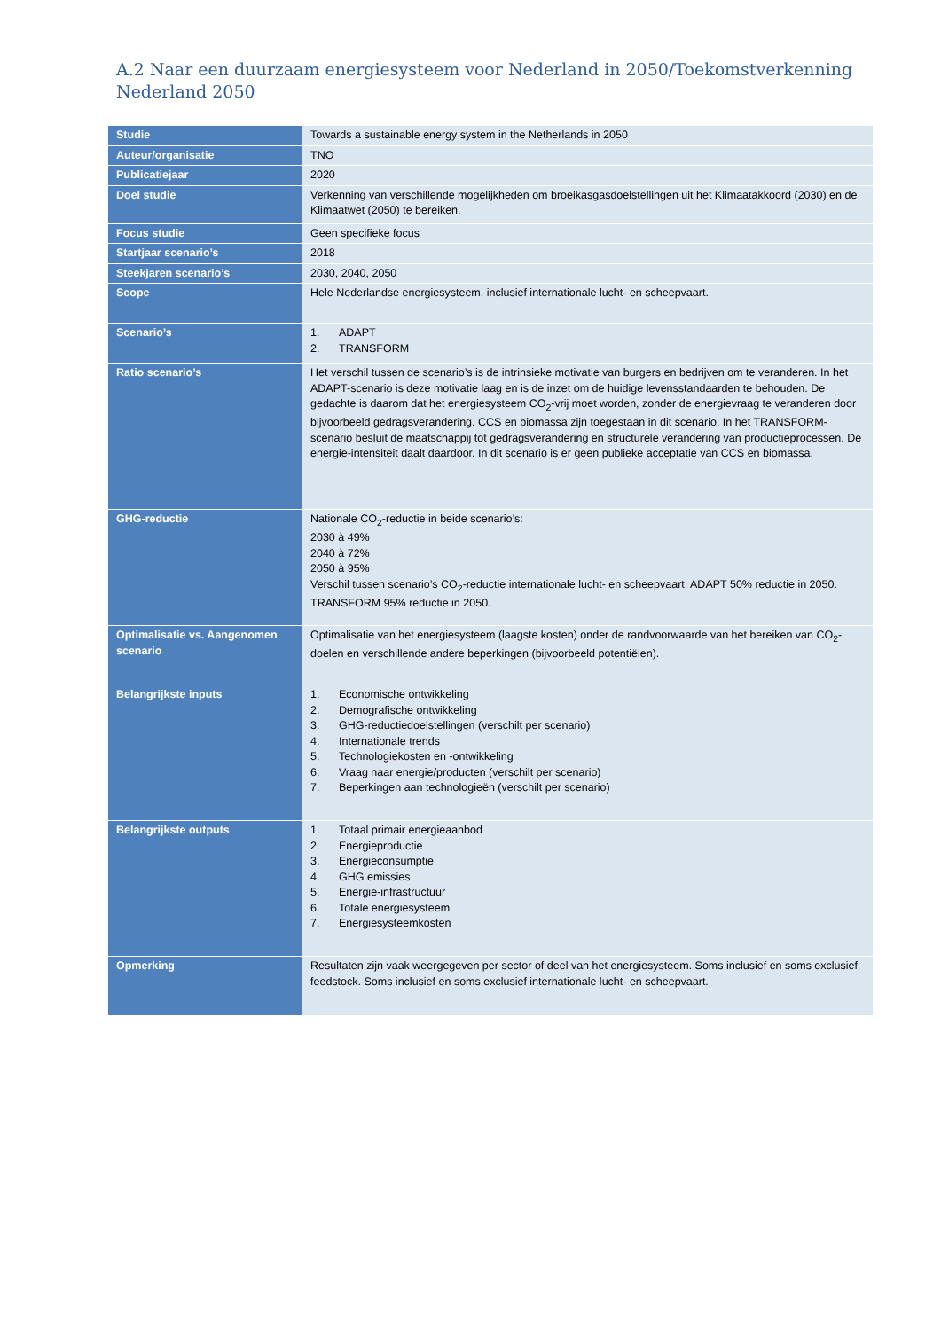A.2 Naar een duurzaam energiesysteem voor Nederland in 2050/Toekomstverkenning Nederland 2050
| Studie | Towards a sustainable energy system in the Netherlands in 2050 |
| Auteur/organisatie | TNO |
| Publicatiejaar | 2020 |
| Doel studie | Verkenning van verschillende mogelijkheden om broeikasgasdoelstellingen uit het Klimaatakkoord (2030) en de Klimaatwet (2050) te bereiken. |
| Focus studie | Geen specifieke focus |
| Startjaar scenario’s | 2018 |
| Steekjaren scenario’s | 2030, 2040, 2050 |
| Scope | Hele Nederlandse energiesysteem, inclusief internationale lucht- en scheepvaart. |
| Scenario’s | 1. ADAPT 2. TRANSFORM |
| Ratio scenario’s | Het verschil tussen de scenario’s is de intrinsieke motivatie van burgers en bedrijven om te veranderen. In het ADAPT-scenario is deze motivatie laag en is de inzet om de huidige levensstandaarden te behouden. De gedachte is daarom dat het energiesysteem CO<sub>2</sub>-vrij moet worden, zonder de energievraag te veranderen door bijvoorbeeld gedragsverandering. CCS en biomassa zijn toegestaan in dit scenario. In het TRANSFORM-scenario besluit de maatschappij tot gedragsverandering en structurele verandering van productieprocessen. De energie-intensiteit daalt daardoor. In dit scenario is er geen publieke acceptatie van CCS en biomassa. |
| GHG-reductie | Nationale CO<sub>2</sub>-reductie in beide scenario’s: 2030 à 49% 2040 à 72% 2050 à 95% Verschil tussen scenario’s CO<sub>2</sub>-reductie internationale lucht- en scheepvaart. ADAPT 50% reductie in 2050. TRANSFORM 95% reductie in 2050. |
| Optimalisatie vs. Aangenomen scenario | Optimalisatie van het energiesysteem (laagste kosten) onder de randvoorwaarde van het bereiken van CO<sub>2</sub>-doelen en verschillende andere beperkingen (bijvoorbeeld potentiëlen). |
| Belangrijkste inputs | 1. Economische ontwikkeling 2. Demografische ontwikkeling 3. GHG-reductiedoelstellingen (verschilt per scenario) 4. Internationale trends 5. Technologiekosten en -ontwikkeling 6. Vraag naar energie/producten (verschilt per scenario) 7. Beperkingen aan technologieën (verschilt per scenario) |
| Belangrijkste outputs | 1. Totaal primair energieaanbod 2. Energieproductie 3. Energieconsumptie 4. GHG emissies 5. Energie-infrastructuur 6. Totale energiesysteem 7. Energiesysteemkosten |
| Opmerking | Resultaten zijn vaak weergegeven per sector of deel van het energiesysteem. Soms inclusief en soms exclusief feedstock. Soms inclusief en soms exclusief internationale lucht- en scheepvaart. |